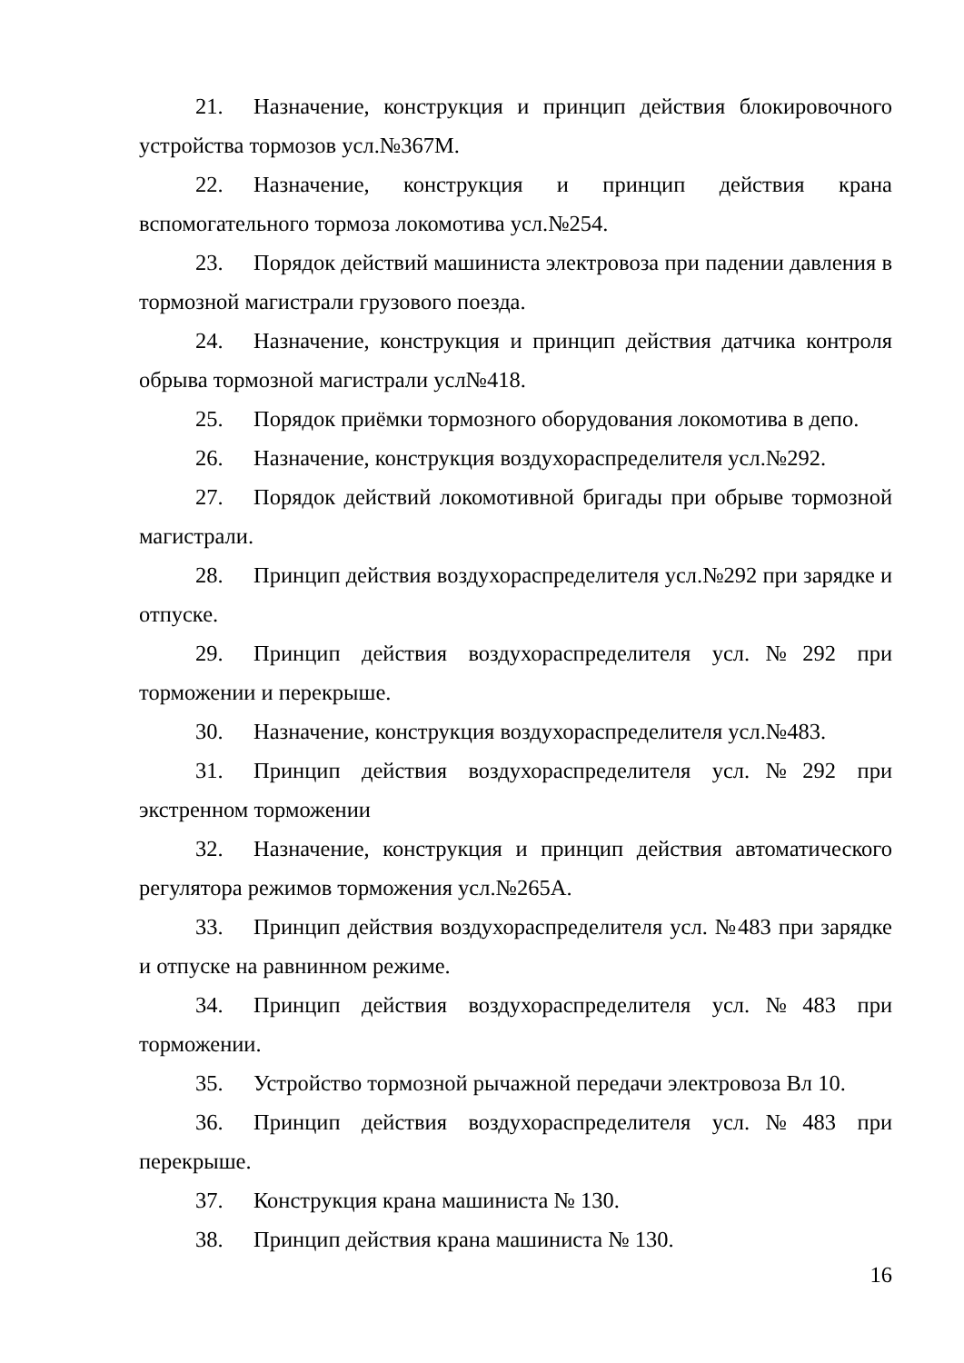21. Назначение, конструкция и принцип действия блокировочного устройства тормозов усл.№367М.
22. Назначение, конструкция и принцип действия крана вспомогательного тормоза локомотива усл.№254.
23. Порядок действий машиниста электровоза при падении давления в тормозной магистрали грузового поезда.
24. Назначение, конструкция и принцип действия датчика контроля обрыва тормозной магистрали усл№418.
25. Порядок приёмки тормозного оборудования локомотива в депо.
26. Назначение, конструкция воздухораспределителя усл.№292.
27. Порядок действий локомотивной бригады при обрыве тормозной магистрали.
28. Принцип действия воздухораспределителя усл.№292 при зарядке и отпуске.
29. Принцип действия воздухораспределителя усл.№292 при торможении и перекрыше.
30. Назначение, конструкция воздухораспределителя усл.№483.
31. Принцип действия воздухораспределителя усл.№292 при экстренном торможении
32. Назначение, конструкция и принцип действия автоматического регулятора режимов торможения усл.№265А.
33. Принцип действия воздухораспределителя усл. №483 при зарядке и отпуске на равнинном режиме.
34. Принцип действия воздухораспределителя усл.№483 при торможении.
35. Устройство тормозной рычажной передачи электровоза Вл 10.
36. Принцип действия воздухораспределителя усл.№483 при перекрыше.
37. Конструкция крана машиниста № 130.
38. Принцип действия крана машиниста № 130.
16